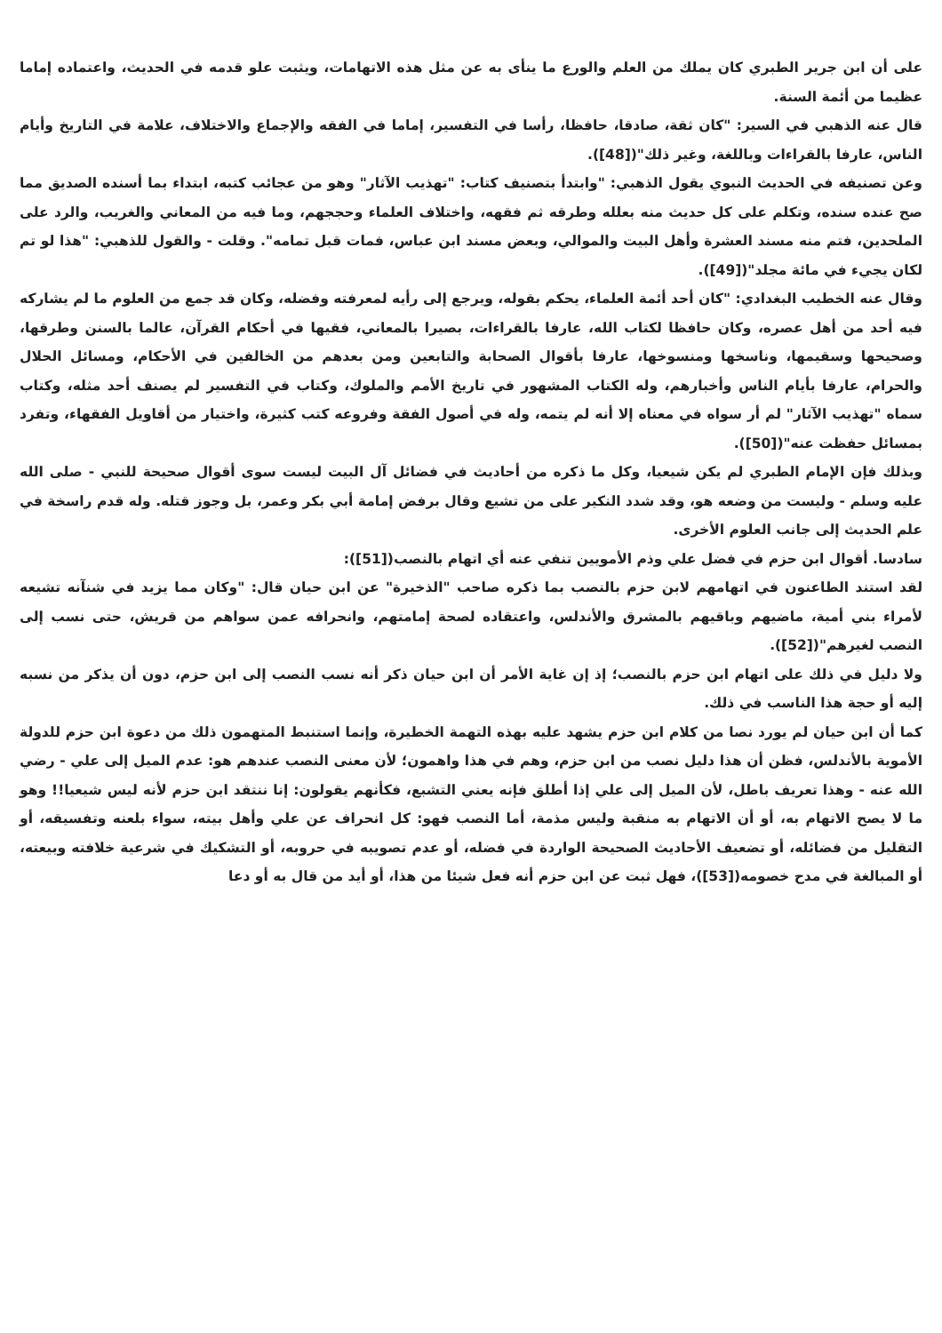على أن ابن جرير الطبري كان يملك من العلم والورع ما ينأى به عن مثل هذه الاتهامات، ويثبت علو قدمه في الحديث، واعتماده إماما عظيما من أئمة السنة.
قال عنه الذهبي في السير: "كان ثقة، صادقا، حافظا، رأسا في التفسير، إماما في الفقه والإجماع والاختلاف، علامة في التاريخ وأيام الناس، عارفا بالقراءات وباللغة، وغير ذلك"([48]).
وعن تصنيفه في الحديث النبوي يقول الذهبي: "وابتدأ بتصنيف كتاب: "تهذيب الآثار" وهو من عجائب كتبه، ابتداء بما أسنده الصديق مما صح عنده سنده، وتكلم على كل حديث منه بعلله وطرقه ثم فقهه، واختلاف العلماء وحججهم، وما فيه من المعاني والغريب، والرد على الملحدين، فتم منه مسند العشرة وأهل البيت والموالي، وبعض مسند ابن عباس، فمات قبل تمامه". وقلت - والقول للذهبي: "هذا لو تم لكان يجيء في مائة مجلد"([49]).
وقال عنه الخطيب البغدادي: "كان أحد أئمة العلماء، يحكم بقوله، ويرجع إلى رأيه لمعرفته وفضله، وكان قد جمع من العلوم ما لم يشاركه فيه أحد من أهل عصره، وكان حافظا لكتاب الله، عارفا بالقراءات، بصيرا بالمعاني، فقيها في أحكام القرآن، عالما بالسنن وطرقها، وصحيحها وسقيمها، وناسخها ومنسوخها، عارفا بأقوال الصحابة والتابعين ومن بعدهم من الخالفين في الأحكام، ومسائل الحلال والحرام، عارفا بأيام الناس وأخبارهم، وله الكتاب المشهور في تاريخ الأمم والملوك، وكتاب في التفسير لم يصنف أحد مثله، وكتاب سماه "تهذيب الآثار" لم أر سواه في معناه إلا أنه لم يتمه، وله في أصول الفقة وفروعه كتب كثيرة، واختيار من أقاويل الفقهاء، وتفرد بمسائل حفظت عنه"([50]).
وبذلك فإن الإمام الطبري لم يكن شيعيا، وكل ما ذكره من أحاديث في فضائل آل البيت ليست سوى أقوال صحيحة للنبي - صلى الله عليه وسلم - وليست من وضعه هو، وقد شدد النكير على من تشيع وقال برفض إمامة أبي بكر وعمر، بل وجوز قتله. وله قدم راسخة في علم الحديث إلى جانب العلوم الأخرى.
سادسا. أقوال ابن حزم في فضل علي وذم الأمويين تنفي عنه أي اتهام بالنصب([51]):
لقد استند الطاعنون في اتهامهم لابن حزم بالنصب بما ذكره صاحب "الذخيرة" عن ابن حيان قال: "وكان مما يزيد في شنآنه تشيعه لأمراء بني أمية، ماضيهم وباقيهم بالمشرق والأندلس، واعتقاده لصحة إمامتهم، وانحرافه عمن سواهم من قريش، حتى نسب إلى النصب لغيرهم"([52]).
ولا دليل في ذلك على اتهام ابن حزم بالنصب؛ إذ إن غاية الأمر أن ابن حيان ذكر أنه نسب النصب إلى ابن حزم، دون أن يذكر من نسبه إليه أو حجة هذا الناسب في ذلك.
كما أن ابن حيان لم يورد نصا من كلام ابن حزم يشهد عليه بهذه التهمة الخطيرة، وإنما استنبط المتهمون ذلك من دعوة ابن حزم للدولة الأموية بالأندلس، فظن أن هذا دليل نصب من ابن حزم، وهم في هذا واهمون؛ لأن معنى النصب عندهم هو: عدم الميل إلى علي - رضي الله عنه - وهذا تعريف باطل، لأن الميل إلى علي إذا أطلق فإنه يعني التشبع، فكأنهم يقولون: إنا ننتقد ابن حزم لأنه ليس شيعيا!! وهو ما لا يصح الاتهام به، أو أن الاتهام به منقبة وليس مذمة، أما النصب فهو: كل انحراف عن علي وأهل بيته، سواء بلعنه وتفسيقه، أو التقليل من فضائله، أو تضعيف الأحاديث الصحيحة الواردة في فضله، أو عدم تصويبه في حروبه، أو التشكيك في شرعية خلافته وبيعته، أو المبالغة في مدح خصومه([53])، فهل ثبت عن ابن حزم أنه فعل شيئا من هذا، أو أيد من قال به أو دعا